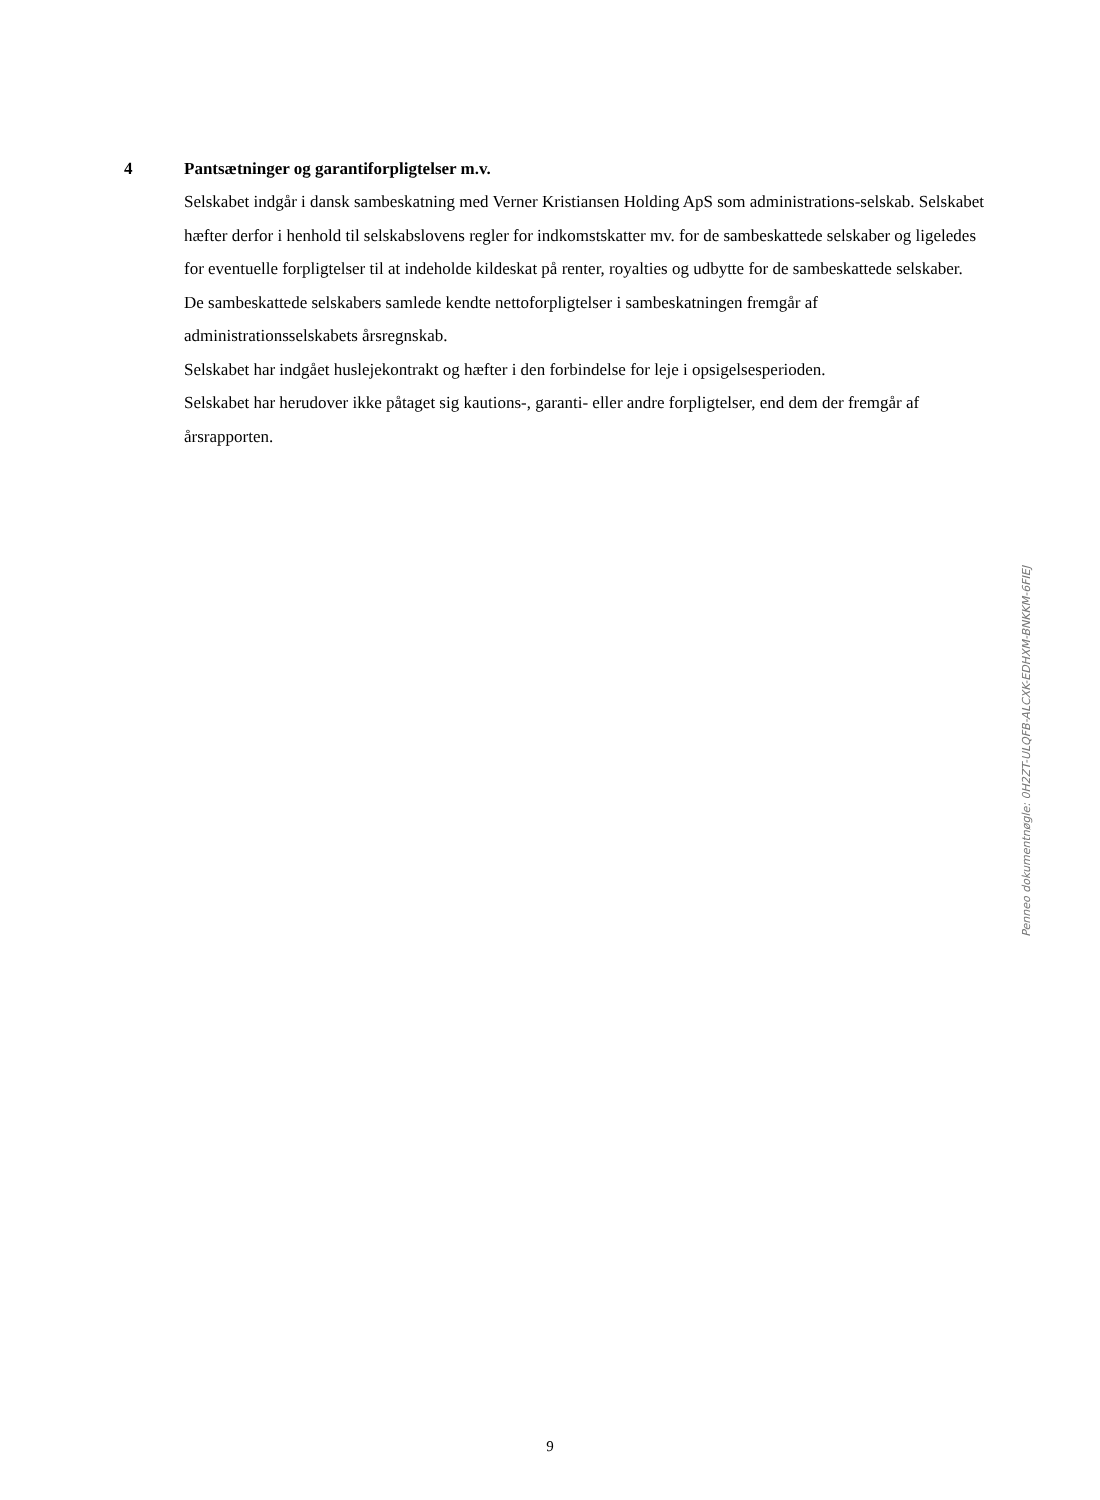4
Pantsætninger og garantiforpligtelser m.v.
Selskabet indgår i dansk sambeskatning med Verner Kristiansen Holding ApS som administrations-selskab. Selskabet hæfter derfor i henhold til selskabslovens regler for indkomstskatter mv. for de sambeskattede selskaber og ligeledes for eventuelle forpligtelser til at indeholde kildeskat på renter, royalties og udbytte for de sambeskattede selskaber. De sambeskattede selskabers samlede kendte nettoforpligtelser i sambeskatningen fremgår af administrationsselskabets årsregnskab.
Selskabet har indgået huslejekontrakt og hæfter i den forbindelse for leje i opsigelsesperioden.
Selskabet har herudover ikke påtaget sig kautions-, garanti- eller andre forpligtelser, end dem der fremgår af årsrapporten.
Penneo dokumentnøgle: 0H2ZT-ULQFB-ALCXK-EDHXM-BNKKM-6FIEJ
9